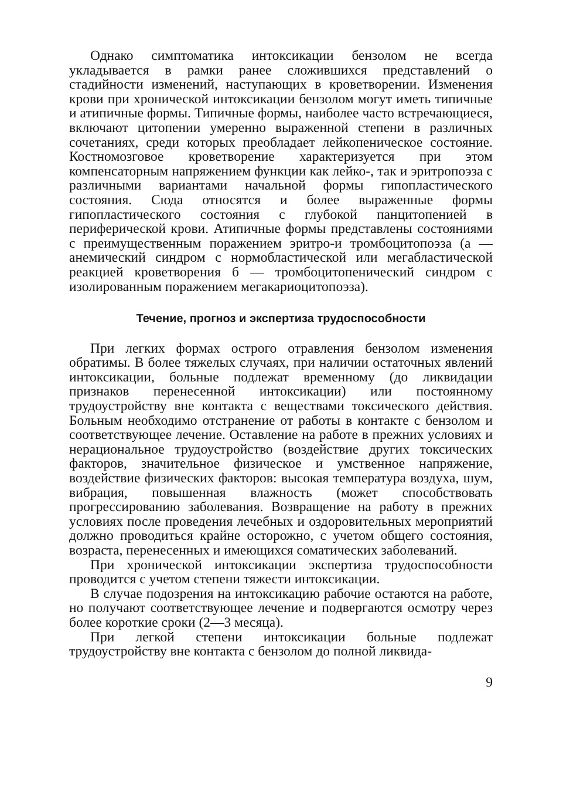Однако симптоматика интоксикации бензолом не всегда укладывается в рамки ранее сложившихся представлений о стадийности изменений, наступающих в кроветворении. Изменения крови при хронической интоксикации бензолом могут иметь типичные и атипичные формы. Типичные формы, наиболее часто встречающиеся, включают цитопении умеренно выраженной степени в различных сочетаниях, среди которых преобладает лейкопеническое состояние. Костномозговое кроветворение характеризуется при этом компенсаторным напряжением функции как лейко-, так и эритропоэза с различными вариантами начальной формы гипопластического состояния. Сюда относятся и более выраженные формы гипопластического состояния с глубокой панцитопенией в периферической крови. Атипичные формы представлены состояниями с преимущественным поражением эритро-и тромбоцитопоэза (а — анемический синдром с нормобластической или мегабластической реакцией кроветворения б — тромбоцитопенический синдром с изолированным поражением мегакариоцитопоэза).
Течение, прогноз и экспертиза трудоспособности
При легких формах острого отравления бензолом изменения обратимы. В более тяжелых случаях, при наличии остаточных явлений интоксикации, больные подлежат временному (до ликвидации признаков перенесенной интоксикации) или постоянному трудоустройству вне контакта с веществами токсического действия. Больным необходимо отстранение от работы в контакте с бензолом и соответствующее лечение. Оставление на работе в прежних условиях и нерациональное трудоустройство (воздействие других токсических факторов, значительное физическое и умственное напряжение, воздействие физических факторов: высокая температура воздуха, шум, вибрация, повышенная влажность (может способствовать прогрессированию заболевания. Возвращение на работу в прежних условиях после проведения лечебных и оздоровительных мероприятий должно проводиться крайне осторожно, с учетом общего состояния, возраста, перенесенных и имеющихся соматических заболеваний.
При хронической интоксикации экспертиза трудоспособности проводится с учетом степени тяжести интоксикации.
В случае подозрения на интоксикацию рабочие остаются на работе, но получают соответствующее лечение и подвергаются осмотру через более короткие сроки (2—3 месяца).
При легкой степени интоксикации больные подлежат трудоустройству вне контакта с бензолом до полной ликвида-
9